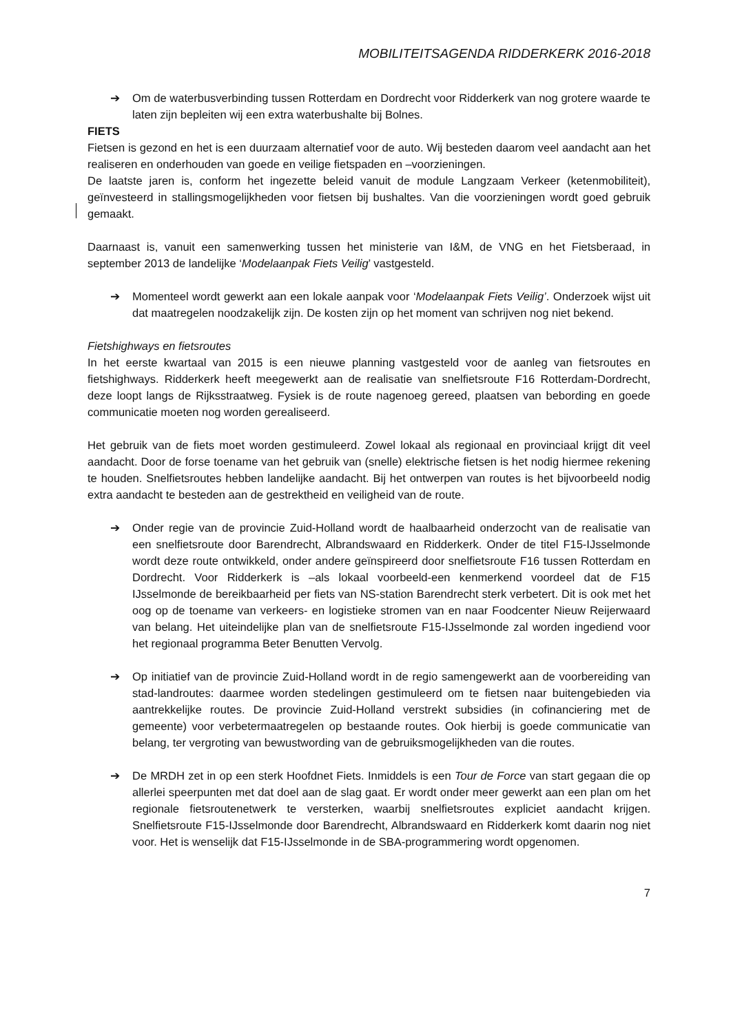MOBILITEITSAGENDA RIDDERKERK 2016-2018
➔ Om de waterbusverbinding tussen Rotterdam en Dordrecht voor Ridderkerk van nog grotere waarde te laten zijn bepleiten wij een extra waterbushalte bij Bolnes.
FIETS
Fietsen is gezond en het is een duurzaam alternatief voor de auto. Wij besteden daarom veel aandacht aan het realiseren en onderhouden van goede en veilige fietspaden en –voorzieningen.
De laatste jaren is, conform het ingezette beleid vanuit de module Langzaam Verkeer (ketenmobiliteit), geïnvesteerd in stallingsmogelijkheden voor fietsen bij bushaltes. Van die voorzieningen wordt goed gebruik gemaakt.
Daarnaast is, vanuit een samenwerking tussen het ministerie van I&M, de VNG en het Fietsberaad, in september 2013 de landelijke ‘Modelaanpak Fiets Veilig’ vastgesteld.
➔ Momenteel wordt gewerkt aan een lokale aanpak voor ‘Modelaanpak Fiets Veilig’. Onderzoek wijst uit dat maatregelen noodzakelijk zijn. De kosten zijn op het moment van schrijven nog niet bekend.
Fietshighways en fietsroutes
In het eerste kwartaal van 2015 is een nieuwe planning vastgesteld voor de aanleg van fietsroutes en fietshighways. Ridderkerk heeft meegewerkt aan de realisatie van snelfietsroute F16 Rotterdam-Dordrecht, deze loopt langs de Rijksstraatweg. Fysiek is de route nagenoeg gereed, plaatsen van bebording en goede communicatie moeten nog worden gerealiseerd.
Het gebruik van de fiets moet worden gestimuleerd. Zowel lokaal als regionaal en provinciaal krijgt dit veel aandacht. Door de forse toename van het gebruik van (snelle) elektrische fietsen is het nodig hiermee rekening te houden. Snelfietsroutes hebben landelijke aandacht. Bij het ontwerpen van routes is het bijvoorbeeld nodig extra aandacht te besteden aan de gestrektheid en veiligheid van de route.
➔ Onder regie van de provincie Zuid-Holland wordt de haalbaarheid onderzocht van de realisatie van een snelfietsroute door Barendrecht, Albrandswaard en Ridderkerk. Onder de titel F15-IJsselmonde wordt deze route ontwikkeld, onder andere geïnspireerd door snelfietsroute F16 tussen Rotterdam en Dordrecht. Voor Ridderkerk is –als lokaal voorbeeld-een kenmerkend voordeel dat de F15 IJsselmonde de bereikbaarheid per fiets van NS-station Barendrecht sterk verbetert. Dit is ook met het oog op de toename van verkeers- en logistieke stromen van en naar Foodcenter Nieuw Reijerwaard van belang. Het uiteindelijke plan van de snelfietsroute F15-IJsselmonde zal worden ingediend voor het regionaal programma Beter Benutten Vervolg.
➔ Op initiatief van de provincie Zuid-Holland wordt in de regio samengewerkt aan de voorbereiding van stad-landroutes: daarmee worden stedelingen gestimuleerd om te fietsen naar buitengebieden via aantrekkelijke routes. De provincie Zuid-Holland verstrekt subsidies (in cofinanciering met de gemeente) voor verbetermaatregelen op bestaande routes. Ook hierbij is goede communicatie van belang, ter vergroting van bewustwording van de gebruiksmogelijkheden van die routes.
➔ De MRDH zet in op een sterk Hoofdnet Fiets. Inmiddels is een Tour de Force van start gegaan die op allerlei speerpunten met dat doel aan de slag gaat. Er wordt onder meer gewerkt aan een plan om het regionale fietsroutenetwerk te versterken, waarbij snelfietsroutes expliciet aandacht krijgen. Snelfietsroute F15-IJsselmonde door Barendrecht, Albrandswaard en Ridderkerk komt daarin nog niet voor. Het is wenselijk dat F15-IJsselmonde in de SBA-programmering wordt opgenomen.
7